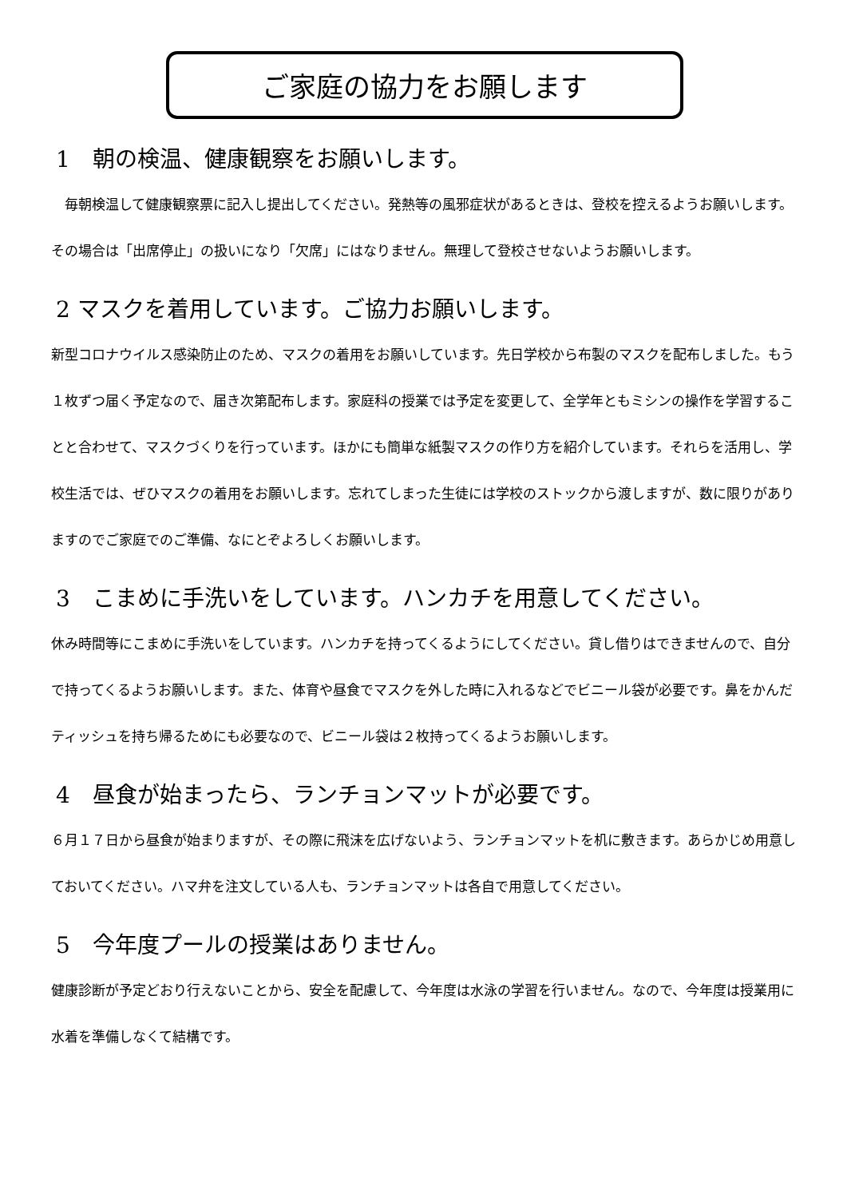ご家庭の協力をお願します
1　朝の検温、健康観察をお願いします。
　毎朝検温して健康観察票に記入し提出してください。発熱等の風邪症状があるときは、登校を控えるようお願いします。その場合は「出席停止」の扱いになり「欠席」にはなりません。無理して登校させないようお願いします。
2 マスクを着用しています。ご協力お願いします。
新型コロナウイルス感染防止のため、マスクの着用をお願いしています。先日学校から布製のマスクを配布しました。もう１枚ずつ届く予定なので、届き次第配布します。家庭科の授業では予定を変更して、全学年ともミシンの操作を学習することと合わせて、マスクづくりを行っています。ほかにも簡単な紙製マスクの作り方を紹介しています。それらを活用し、学校生活では、ぜひマスクの着用をお願いします。忘れてしまった生徒には学校のストックから渡しますが、数に限りがありますのでご家庭でのご準備、なにとぞよろしくお願いします。
3　こまめに手洗いをしています。ハンカチを用意してください。
休み時間等にこまめに手洗いをしています。ハンカチを持ってくるようにしてください。貸し借りはできませんので、自分で持ってくるようお願いします。また、体育や昼食でマスクを外した時に入れるなどでビニール袋が必要です。鼻をかんだティッシュを持ち帰るためにも必要なので、ビニール袋は２枚持ってくるようお願いします。
4　昼食が始まったら、ランチョンマットが必要です。
６月１７日から昼食が始まりますが、その際に飛沫を広げないよう、ランチョンマットを机に敷きます。あらかじめ用意しておいてください。ハマ弁を注文している人も、ランチョンマットは各自で用意してください。
5　今年度プールの授業はありません。
健康診断が予定どおり行えないことから、安全を配慮して、今年度は水泳の学習を行いません。なので、今年度は授業用に水着を準備しなくて結構です。